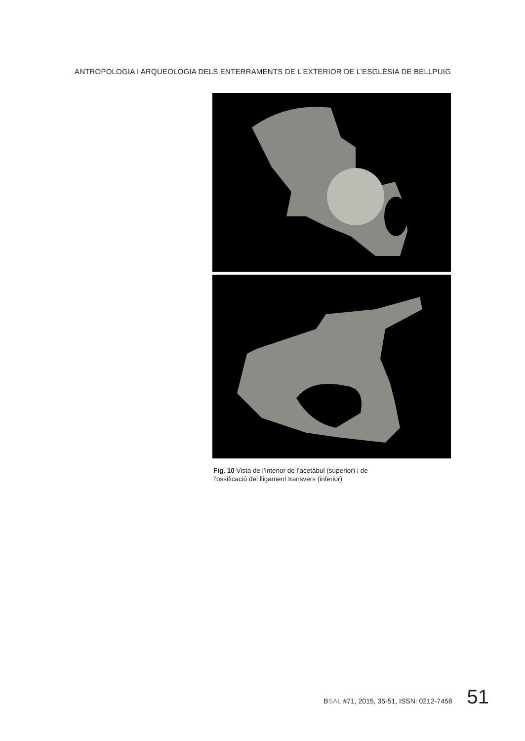ANTROPOLOGIA I ARQUEOLOGIA DELS ENTERRAMENTS DE L’EXTERIOR DE L’ESGLÉSIA DE BELLPUIG
Fig. 10 Vista de l’interior de l’acetàbul (superior) i de l’ossificació del lligament transvers (inferior)
BSAL #71, 2015, 35-51, ISSN: 0212-7458 51